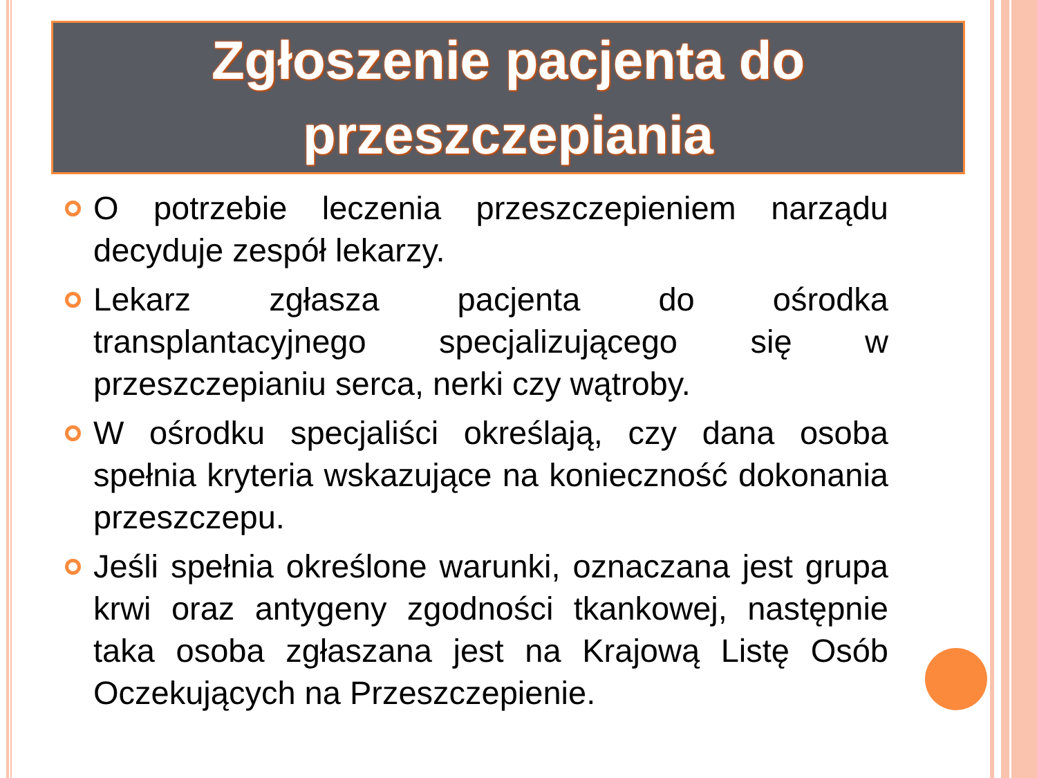Zgłoszenie pacjenta do przeszczepiania
O potrzebie leczenia przeszczepieniem narządu decyduje zespół lekarzy.
Lekarz zgłasza pacjenta do ośrodka transplantacyjnego specjalizującego się w przeszczepianiu serca, nerki czy wątroby.
W ośrodku specjaliści określają, czy dana osoba spełnia kryteria wskazujące na konieczność dokonania przeszczepu.
Jeśli spełnia określone warunki, oznaczana jest grupa krwi oraz antygeny zgodności tkankowej, następnie taka osoba zgłaszana jest na Krajową Listę Osób Oczekujących na Przeszczepienie.